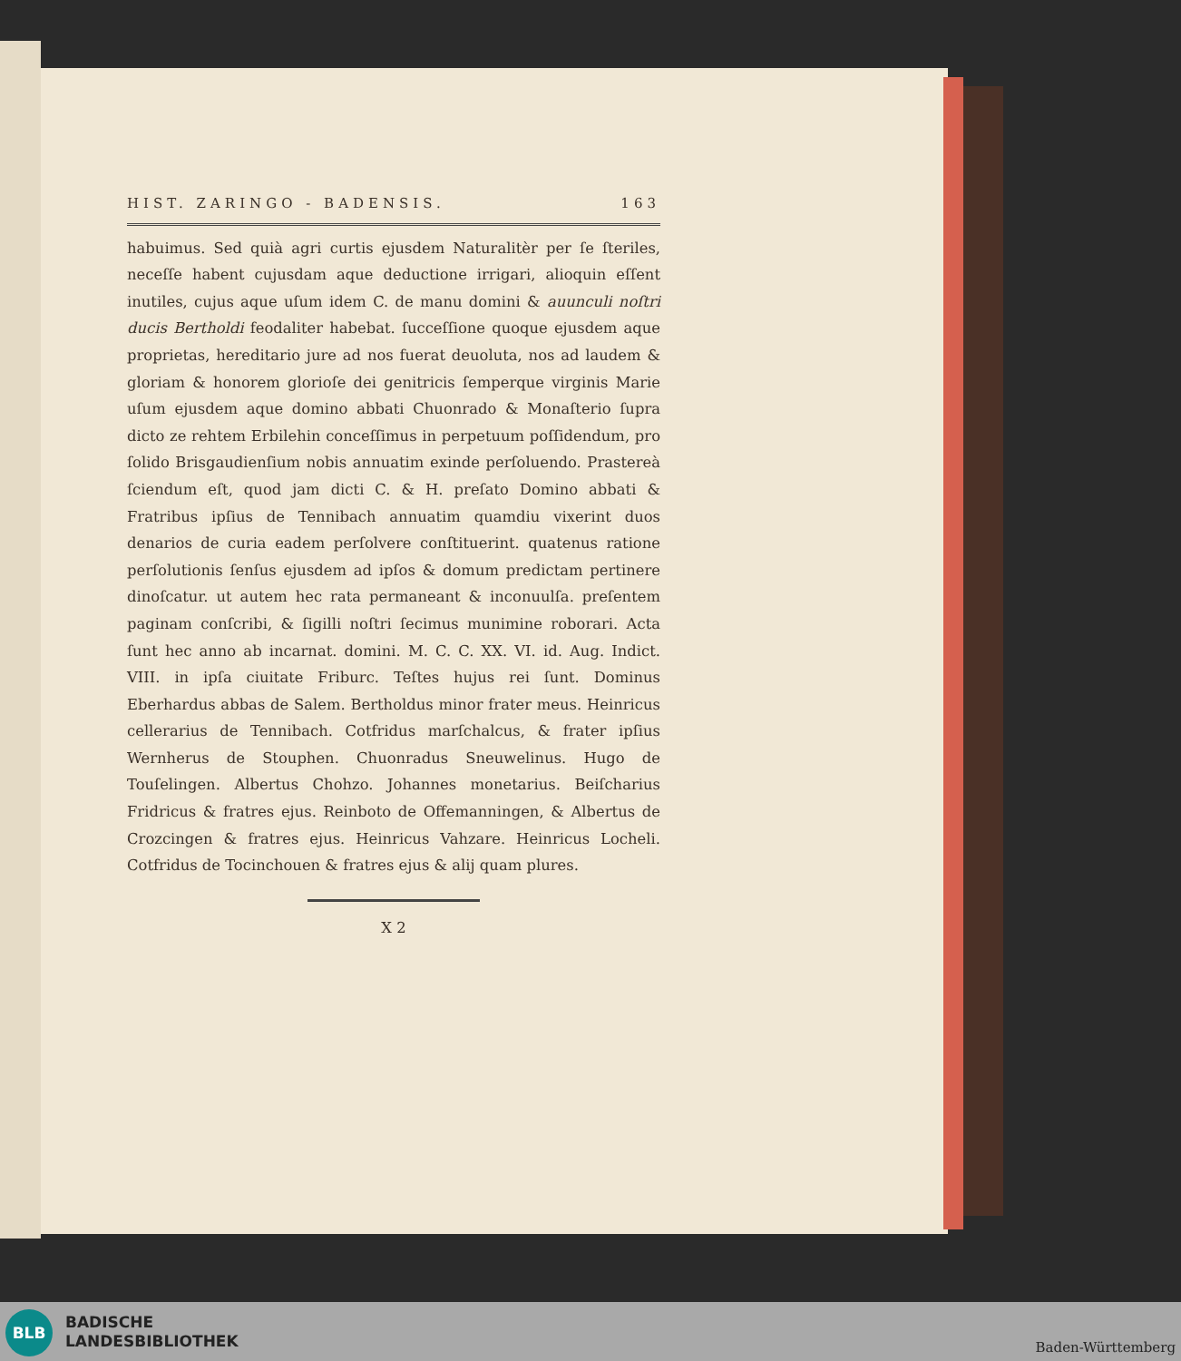HIST. ZARINGO - BADENSIS. 163
habuimus. Sed quià agri curtis ejusdem Naturalitèr per ſe ſteriles, neceſſe habent cujusdam aque deductione irrigari, alioquin eſſent inutiles, cujus aque uſum idem C. de manu domini & auunculi noſtri ducis Bertholdi feodaliter habebat. ſucceſſione quoque ejusdem aque proprietas, hereditario jure ad nos fuerat deuoluta, nos ad laudem & gloriam & honorem glorioſe dei genitricis ſemperque virginis Marie uſum ejusdem aque domino abbati Chuonrado & Monaſterio ſupra dicto ze rehtem Erbilehin conceſſimus in perpetuum poſſidendum, pro ſolido Brisgaudienſium nobis annuatim exinde perſoluendo. Prastereà ſciendum eſt, quod jam dicti C. & H. preſato Domino abbati & Fratribus ipſius de Tennibach annuatim quamdiu vixerint duos denarios de curia eadem perſolvere conſtituerint. quatenus ratione perſolutionis ſenſus ejusdem ad ipſos & domum predictam pertinere dinoſcatur. ut autem hec rata permaneant & inconuulſa. preſentem paginam conſcribi, & ſigilli noſtri ſecimus munimine roborari. Acta ſunt hec anno ab incarnat. domini. M. C. C. XX. VI. id. Aug. Indict. VIII. in ipſa ciuitate Friburc. Teſtes hujus rei ſunt. Dominus Eberhardus abbas de Salem. Bertholdus minor frater meus. Heinricus cellerarius de Tennibach. Cotfridus marſchalcus, & frater ipſius Wernherus de Stouphen. Chuonradus Sneuwelinus. Hugo de Touſelingen. Albertus Chohzo. Johannes monetarius. Beiſcharius Fridricus & fratres ejus. Reinboto de Offemanningen, & Albertus de Crozcingen & fratres ejus. Heinricus Vahzare. Heinricus Locheli. Cotfridus de Tocinchouen & fratres ejus & alij quam plures.
X 2
BLB
BADISCHE
LANDESBIBLIOTHEK
Baden-Württemberg